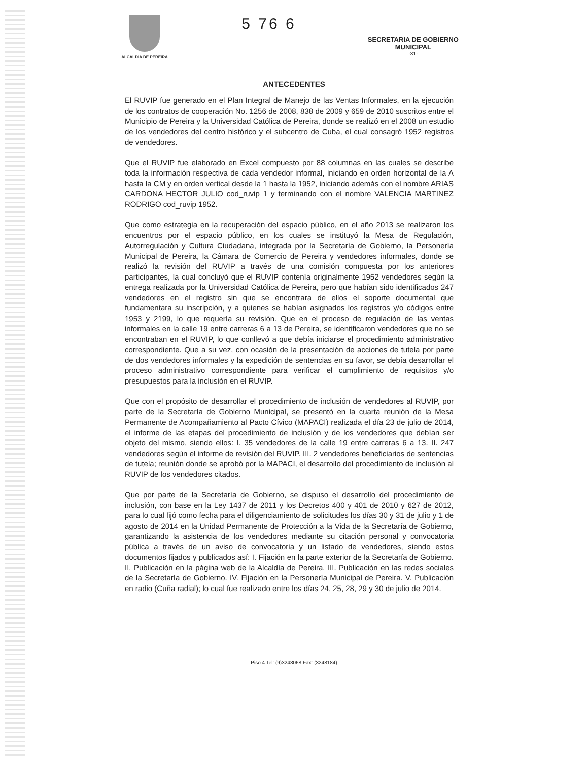ALCALDIA DE PEREIRA
5 76 6
SECRETARIA DE GOBIERNO
MUNICIPAL
-31-
ANTECEDENTES
El RUVIP fue generado en el Plan Integral de Manejo de las Ventas Informales, en la ejecución de los contratos de cooperación No. 1256 de 2008, 838 de 2009 y 659 de 2010 suscritos entre el Municipio de Pereira y la Universidad Católica de Pereira, donde se realizó en el 2008 un estudio de los vendedores del centro histórico y el subcentro de Cuba, el cual consagró 1952 registros de vendedores.
Que el RUVIP fue elaborado en Excel compuesto por 88 columnas en las cuales se describe toda la información respectiva de cada vendedor informal, iniciando en orden horizontal de la A hasta la CM y en orden vertical desde la 1 hasta la 1952, iniciando además con el nombre ARIAS CARDONA HECTOR JULIO cod_ruvip 1 y terminando con el nombre VALENCIA MARTINEZ RODRIGO cod_ruvip 1952.
Que como estrategia en la recuperación del espacio público, en el año 2013 se realizaron los encuentros por el espacio público, en los cuales se instituyó la Mesa de Regulación, Autorregulación y Cultura Ciudadana, integrada por la Secretaría de Gobierno, la Personería Municipal de Pereira, la Cámara de Comercio de Pereira y vendedores informales, donde se realizó la revisión del RUVIP a través de una comisión compuesta por los anteriores participantes, la cual concluyó que el RUVIP contenía originalmente 1952 vendedores según la entrega realizada por la Universidad Católica de Pereira, pero que habían sido identificados 247 vendedores en el registro sin que se encontrara de ellos el soporte documental que fundamentara su inscripción, y a quienes se habían asignados los registros y/o códigos entre 1953 y 2199, lo que requería su revisión. Que en el proceso de regulación de las ventas informales en la calle 19 entre carreras 6 a 13 de Pereira, se identificaron vendedores que no se encontraban en el RUVIP, lo que conllevó a que debía iniciarse el procedimiento administrativo correspondiente. Que a su vez, con ocasión de la presentación de acciones de tutela por parte de dos vendedores informales y la expedición de sentencias en su favor, se debía desarrollar el proceso administrativo correspondiente para verificar el cumplimiento de requisitos y/o presupuestos para la inclusión en el RUVIP.
Que con el propósito de desarrollar el procedimiento de inclusión de vendedores al RUVIP, por parte de la Secretaría de Gobierno Municipal, se presentó en la cuarta reunión de la Mesa Permanente de Acompañamiento al Pacto Cívico (MAPACI) realizada el día 23 de julio de 2014, el informe de las etapas del procedimiento de inclusión y de los vendedores que debían ser objeto del mismo, siendo ellos: I. 35 vendedores de la calle 19 entre carreras 6 a 13. II. 247 vendedores según el informe de revisión del RUVIP. III. 2 vendedores beneficiarios de sentencias de tutela; reunión donde se aprobó por la MAPACI, el desarrollo del procedimiento de inclusión al RUVIP de los vendedores citados.
Que por parte de la Secretaría de Gobierno, se dispuso el desarrollo del procedimiento de inclusión, con base en la Ley 1437 de 2011 y los Decretos 400 y 401 de 2010 y 627 de 2012, para lo cual fijó como fecha para el diligenciamiento de solicitudes los días 30 y 31 de julio y 1 de agosto de 2014 en la Unidad Permanente de Protección a la Vida de la Secretaría de Gobierno, garantizando la asistencia de los vendedores mediante su citación personal y convocatoria pública a través de un aviso de convocatoria y un listado de vendedores, siendo estos documentos fijados y publicados así: I. Fijación en la parte exterior de la Secretaría de Gobierno. II. Publicación en la página web de la Alcaldía de Pereira. III. Publicación en las redes sociales de la Secretaría de Gobierno. IV. Fijación en la Personería Municipal de Pereira. V. Publicación en radio (Cuña radial); lo cual fue realizado entre los días 24, 25, 28, 29 y 30 de julio de 2014.
Piso 4 Tel: (9)3248068 Fax: (3248184)